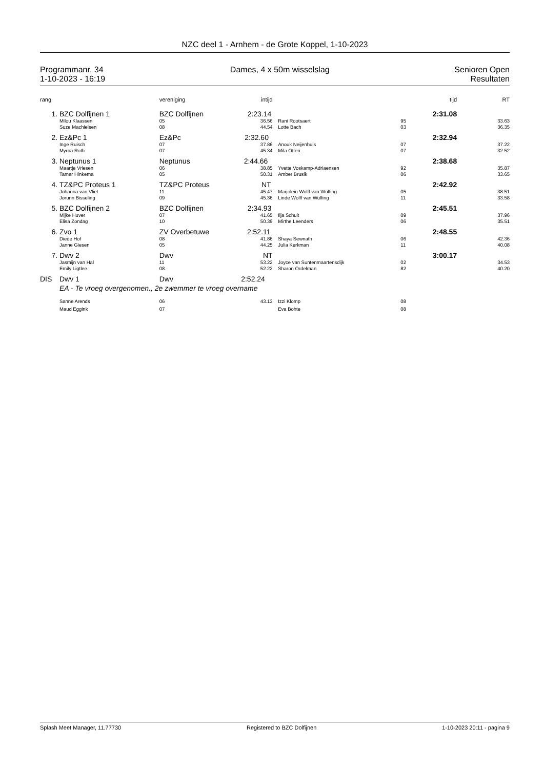NZC deel 1 - Arnhem - de Grote Koppel, 1-10-2023
Programmanr. 34
1-10-2023 - 16:19
Dames, 4 x 50m wisselslag Senioren Open
Resultaten
| rang | | vereniging | intijd | | tijd | RT |
| --- | --- | --- | --- | --- | --- | --- |
| 1. | BZC Dolfijnen 1 | BZC Dolfijnen 2:23.14 | | | 2:31.08 | |
| | Milou Klaassen | 05 | 36.56 | Rani Rootsaert | 95 | 33.63 |
| | Suze Machielsen | 08 | 44.54 | Lotte Bach | 03 | 36.35 |
| 2. | Ez&Pc 1 | Ez&Pc 2:32.60 | | | 2:32.94 | |
| | Inge Ruisch | 07 | 37.86 | Anouk Neijenhuis | 07 | 37.22 |
| | Myrna Roth | 07 | 45.34 | Mila Otten | 07 | 32.52 |
| 3. | Neptunus 1 | Neptunus 2:44.66 | | | 2:38.68 | |
| | Maartje Vriesen | 06 | 38.85 | Yvette Voskamp-Adriaensen | 92 | 35.87 |
| | Tamar Hinkema | 05 | 50.31 | Amber Brusik | 06 | 33.65 |
| 4. | TZ&PC Proteus 1 | TZ&PC Proteus NT | | | 2:42.92 | |
| | Johanna van Vliet | 11 | 45.47 | Marjolein Wolff van Wülfing | 05 | 38.51 |
| | Jorunn Bisseling | 09 | 45.36 | Linde Wolff van Wulfing | 11 | 33.58 |
| 5. | BZC Dolfijnen 2 | BZC Dolfijnen 2:34.93 | | | 2:45.51 | |
| | Mijke Huver | 07 | 41.65 | Ilja Schuit | 09 | 37.96 |
| | Elisa Zondag | 10 | 50.39 | Mirthe Leenders | 06 | 35.51 |
| 6. | Zvo 1 | ZV Overbetuwe 2:52.11 | | | 2:48.55 | |
| | Diede Hof | 08 | 41.86 | Shaya Sewnath | 06 | 42.36 |
| | Janne Giesen | 05 | 44.25 | Julia Kerkman | 11 | 40.08 |
| 7. | Dwv 2 | Dwv NT | | | 3:00.17 | |
| | Jasmijn van Hal | 11 | 53.22 | Joyce van Suntenmaartensdijk | 02 | 34.53 |
| | Emily Ligtlee | 08 | 52.22 | Sharon Ordelman | 82 | 40.20 |
| DIS | Dwv 1 | Dwv 2:52.24 | | | | |
| | EA - Te vroeg overgenomen., 2e zwemmer te vroeg overname | | | | | |
| | Sanne Arends | 06 | 43.13 | Izzi Klomp | 08 | |
| | Maud Eggink | 07 | | Eva Bohte | 08 | |
Splash Meet Manager, 11.77730 Registered to BZC Dolfijnen 1-10-2023 20:11 - pagina 9